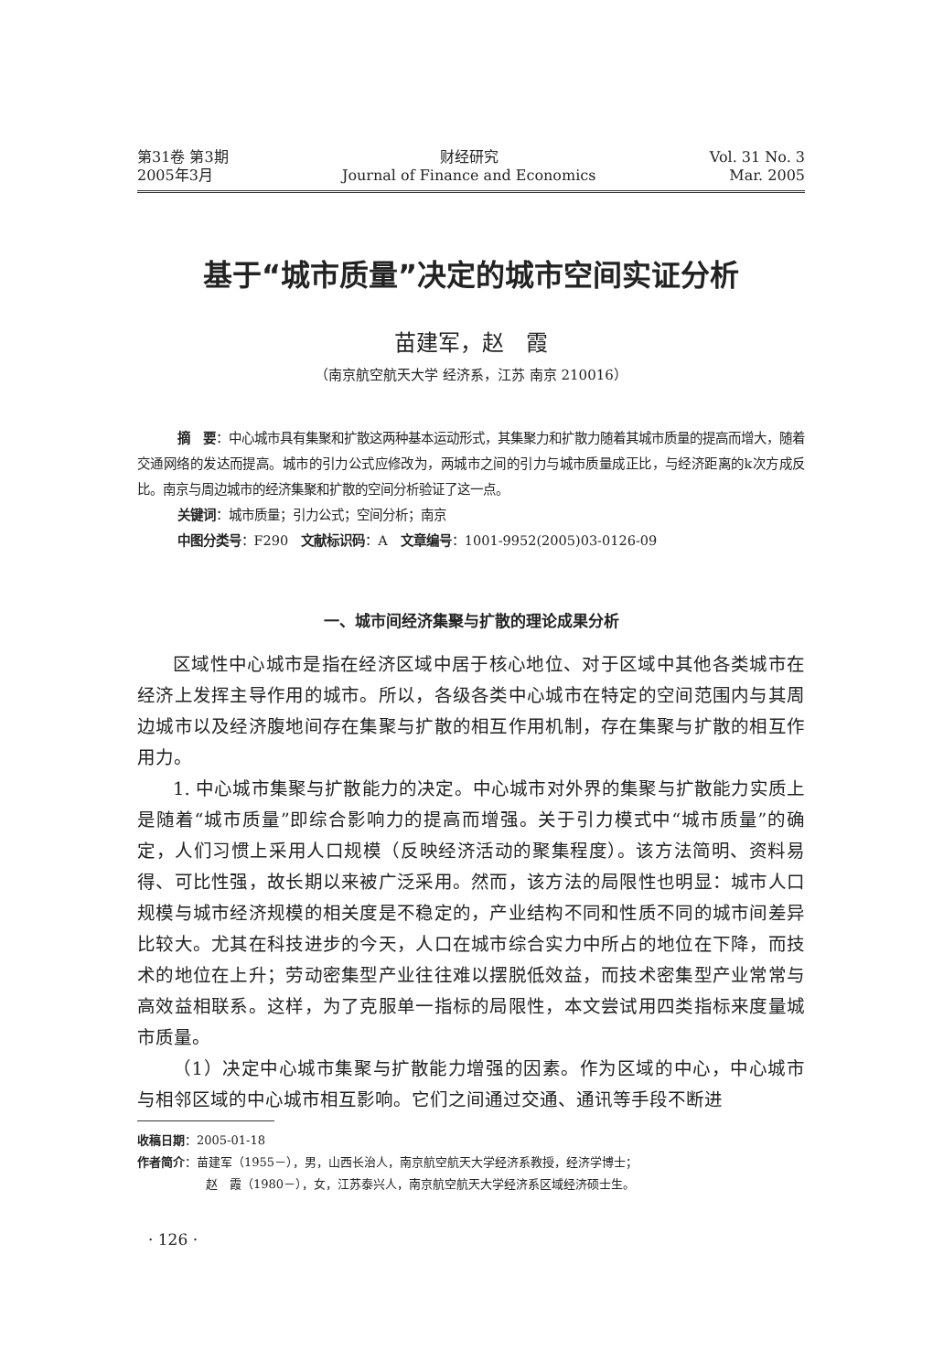第31卷 第3期
2005年3月
财经研究
Journal of Finance and Economics
Vol. 31 No. 3
Mar. 2005
基于“城市质量”决定的城市空间实证分析
苗建军，赵　霞
（南京航空航天大学 经济系，江苏 南京 210016）
摘　要：中心城市具有集聚和扩散这两种基本运动形式，其集聚力和扩散力随着其城市质量的提高而增大，随着交通网络的发达而提高。城市的引力公式应修改为，两城市之间的引力与城市质量成正比，与经济距离的k次方成反比。南京与周边城市的经济集聚和扩散的空间分析验证了这一点。
关键词：城市质量；引力公式；空间分析；南京
中图分类号：F290　文献标识码：A　文章编号：1001-9952(2005)03-0126-09
一、城市间经济集聚与扩散的理论成果分析
区域性中心城市是指在经济区域中居于核心地位、对于区域中其他各类城市在经济上发挥主导作用的城市。所以，各级各类中心城市在特定的空间范围内与其周边城市以及经济腹地间存在集聚与扩散的相互作用机制，存在集聚与扩散的相互作用力。
1. 中心城市集聚与扩散能力的决定。中心城市对外界的集聚与扩散能力实质上是随着“城市质量”即综合影响力的提高而增强。关于引力模式中“城市质量”的确定，人们习惯上采用人口规模（反映经济活动的聚集程度）。该方法简明、资料易得、可比性强，故长期以来被广泛采用。然而，该方法的局限性也明显：城市人口规模与城市经济规模的相关度是不稳定的，产业结构不同和性质不同的城市间差异比较大。尤其在科技进步的今天，人口在城市综合实力中所占的地位在下降，而技术的地位在上升；劳动密集型产业往往难以摆脱低效益，而技术密集型产业常常与高效益相联系。这样，为了克服单一指标的局限性，本文尝试用四类指标来度量城市质量。
（1）决定中心城市集聚与扩散能力增强的因素。作为区域的中心，中心城市与相邻区域的中心城市相互影响。它们之间通过交通、通讯等手段不断进
收稿日期：2005-01-18
作者简介：苗建军（1955－），男，山西长治人，南京航空航天大学经济系教授，经济学博士；
赵　霞（1980－），女，江苏泰兴人，南京航空航天大学经济系区域经济硕士生。
· 126 ·